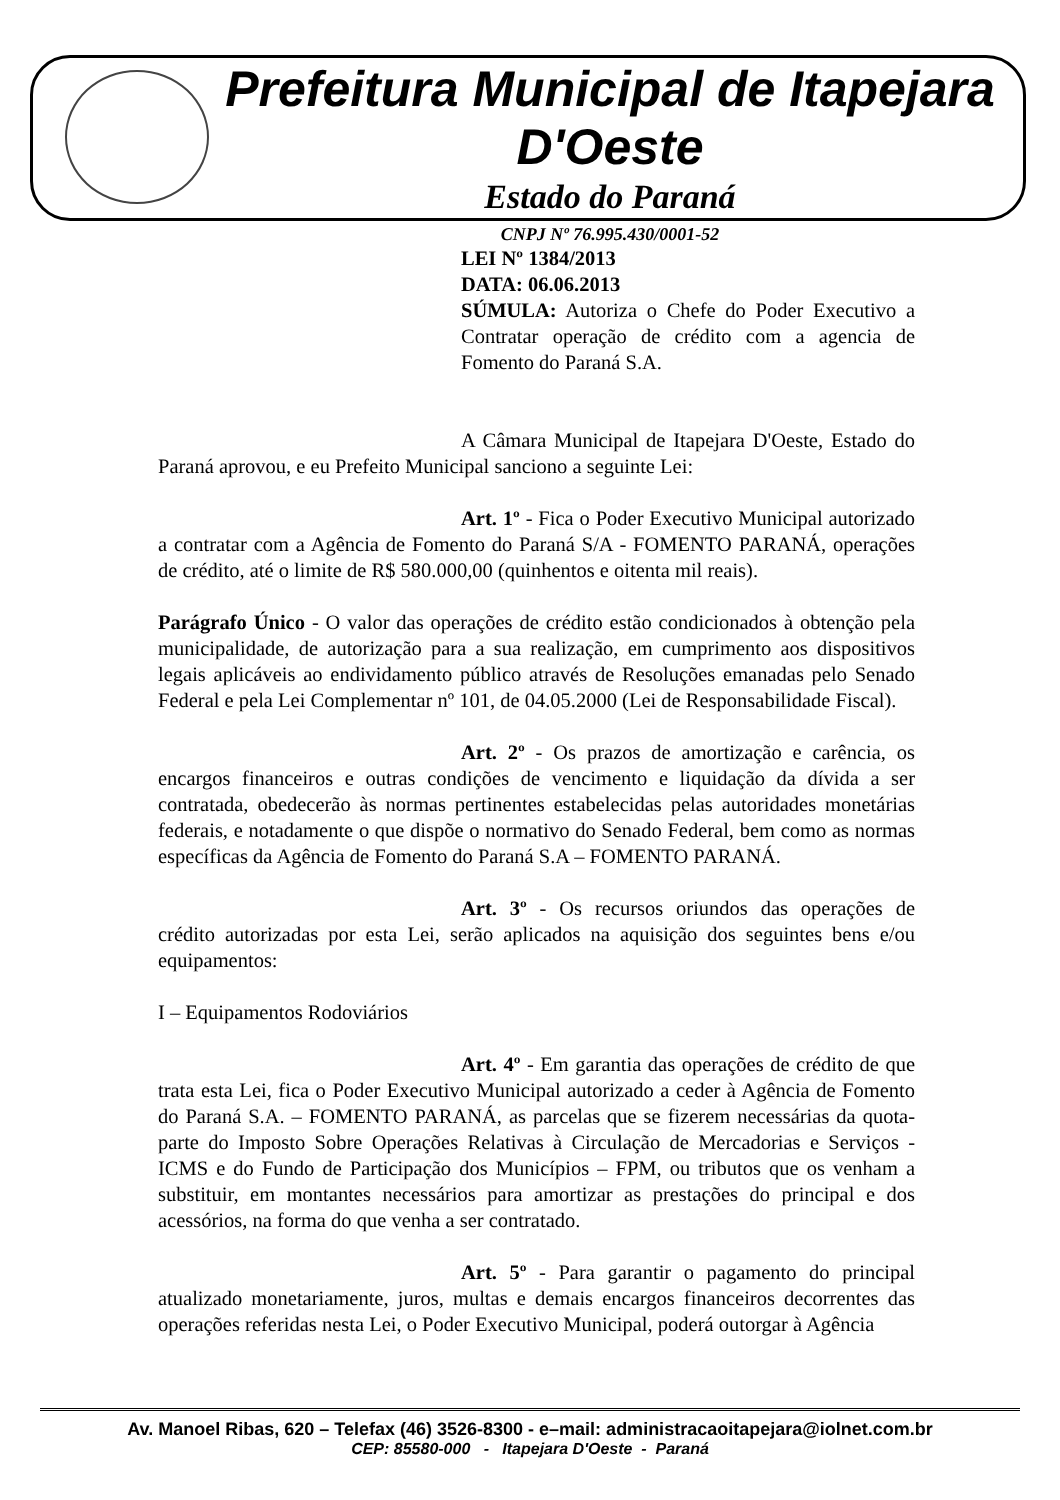Prefeitura Municipal de Itapejara D'Oeste
Estado do Paraná
CNPJ Nº 76.995.430/0001-52
LEI Nº 1384/2013
DATA: 06.06.2013
SÚMULA: Autoriza o Chefe do Poder Executivo a Contratar operação de crédito com a agencia de Fomento do Paraná S.A.
A Câmara Municipal de Itapejara D'Oeste, Estado do Paraná aprovou, e eu Prefeito Municipal sanciono a seguinte Lei:
Art. 1º - Fica o Poder Executivo Municipal autorizado a contratar com a Agência de Fomento do Paraná S/A - FOMENTO PARANÁ, operações de crédito, até o limite de R$ 580.000,00 (quinhentos e oitenta mil reais).
Parágrafo Único - O valor das operações de crédito estão condicionados à obtenção pela municipalidade, de autorização para a sua realização, em cumprimento aos dispositivos legais aplicáveis ao endividamento público através de Resoluções emanadas pelo Senado Federal e pela Lei Complementar nº 101, de 04.05.2000 (Lei de Responsabilidade Fiscal).
Art. 2º - Os prazos de amortização e carência, os encargos financeiros e outras condições de vencimento e liquidação da dívida a ser contratada, obedecerão às normas pertinentes estabelecidas pelas autoridades monetárias federais, e notadamente o que dispõe o normativo do Senado Federal, bem como as normas específicas da Agência de Fomento do Paraná S.A – FOMENTO PARANÁ.
Art. 3º - Os recursos oriundos das operações de crédito autorizadas por esta Lei, serão aplicados na aquisição dos seguintes bens e/ou equipamentos:
I – Equipamentos Rodoviários
Art. 4º - Em garantia das operações de crédito de que trata esta Lei, fica o Poder Executivo Municipal autorizado a ceder à Agência de Fomento do Paraná S.A. – FOMENTO PARANÁ, as parcelas que se fizerem necessárias da quota-parte do Imposto Sobre Operações Relativas à Circulação de Mercadorias e Serviços - ICMS e do Fundo de Participação dos Municípios – FPM, ou tributos que os venham a substituir, em montantes necessários para amortizar as prestações do principal e dos acessórios, na forma do que venha a ser contratado.
Art. 5º - Para garantir o pagamento do principal atualizado monetariamente, juros, multas e demais encargos financeiros decorrentes das operações referidas nesta Lei, o Poder Executivo Municipal, poderá outorgar à Agência
Av. Manoel Ribas, 620 – Telefax (46) 3526-8300 - e–mail: administracaoitapejara@iolnet.com.br
CEP: 85580-000 - Itapejara D'Oeste - Paraná